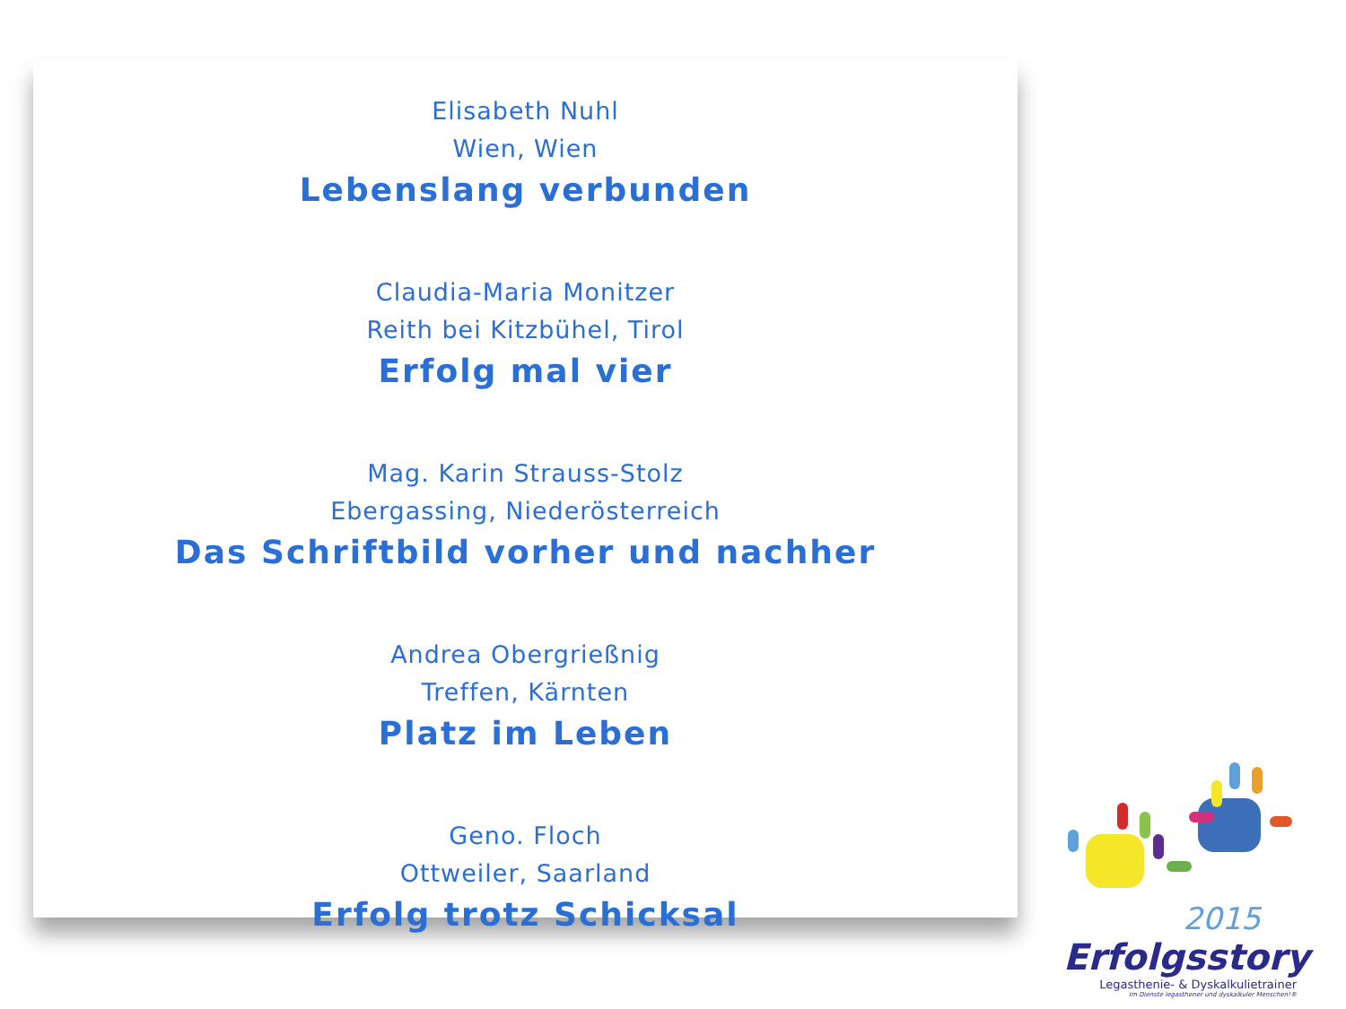Elisabeth Nuhl
Wien, Wien
Lebenslang verbunden
Claudia-Maria Monitzer
Reith bei Kitzbühel, Tirol
Erfolg mal vier
Mag. Karin Strauss-Stolz
Ebergassing, Niederösterreich
Das Schriftbild vorher und nachher
Andrea Obergrießnig
Treffen, Kärnten
Platz im Leben
Geno. Floch
Ottweiler, Saarland
Erfolg trotz Schicksal
2015
Erfolgsstory
Legasthenie- & Dyskalkulietrainer
Im Dienste legasthener und dyskalkuler Menschen!®